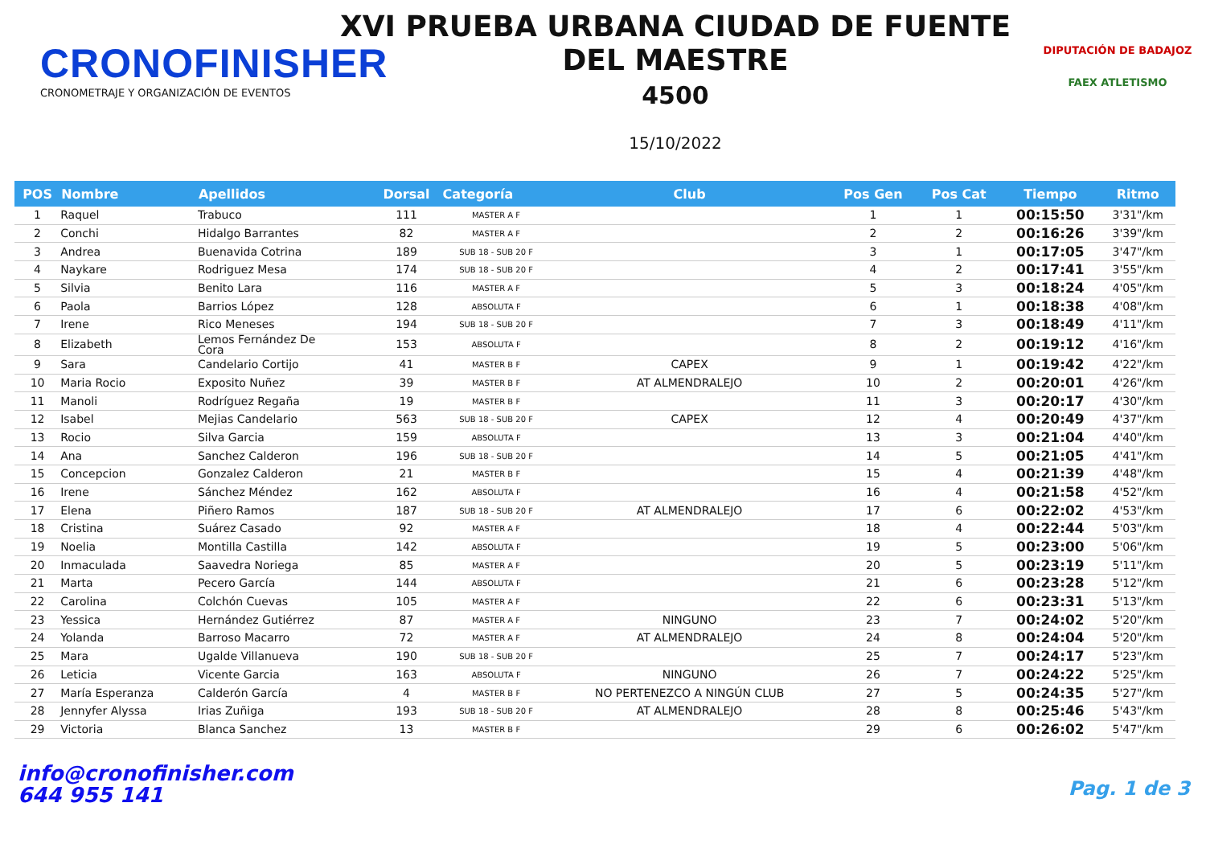CRONOFINISHER
CRONOMETRAJE Y ORGANIZACIÓN DE EVENTOS
XVI PRUEBA URBANA CIUDAD DE FUENTE
DEL MAESTRE
4500
15/10/2022
DIPUTACIÓN DE BADAJOZ
FAEX ATLETISMO
| POS | Nombre | Apellidos | Dorsal | Categoría | Club | Pos Gen | Pos Cat | Tiempo | Ritmo |
| --- | --- | --- | --- | --- | --- | --- | --- | --- | --- |
| 1 | Raquel | Trabuco | 111 | MASTER A F | | 1 | 1 | 00:15:50 | 3'31"/km |
| 2 | Conchi | Hidalgo Barrantes | 82 | MASTER A F | | 2 | 2 | 00:16:26 | 3'39"/km |
| 3 | Andrea | Buenavida Cotrina | 189 | SUB 18 - SUB 20 F | | 3 | 1 | 00:17:05 | 3'47"/km |
| 4 | Naykare | Rodriguez Mesa | 174 | SUB 18 - SUB 20 F | | 4 | 2 | 00:17:41 | 3'55"/km |
| 5 | Silvia | Benito Lara | 116 | MASTER A F | | 5 | 3 | 00:18:24 | 4'05"/km |
| 6 | Paola | Barrios López | 128 | ABSOLUTA F | | 6 | 1 | 00:18:38 | 4'08"/km |
| 7 | Irene | Rico Meneses | 194 | SUB 18 - SUB 20 F | | 7 | 3 | 00:18:49 | 4'11"/km |
| 8 | Elizabeth | Lemos Fernández De Cora | 153 | ABSOLUTA F | | 8 | 2 | 00:19:12 | 4'16"/km |
| 9 | Sara | Candelario Cortijo | 41 | MASTER B F | CAPEX | 9 | 1 | 00:19:42 | 4'22"/km |
| 10 | Maria Rocio | Exposito Nuñez | 39 | MASTER B F | AT ALMENDRALEJO | 10 | 2 | 00:20:01 | 4'26"/km |
| 11 | Manoli | Rodríguez Regaña | 19 | MASTER B F | | 11 | 3 | 00:20:17 | 4'30"/km |
| 12 | Isabel | Mejias Candelario | 563 | SUB 18 - SUB 20 F | CAPEX | 12 | 4 | 00:20:49 | 4'37"/km |
| 13 | Rocio | Silva Garcia | 159 | ABSOLUTA F | | 13 | 3 | 00:21:04 | 4'40"/km |
| 14 | Ana | Sanchez Calderon | 196 | SUB 18 - SUB 20 F | | 14 | 5 | 00:21:05 | 4'41"/km |
| 15 | Concepcion | Gonzalez Calderon | 21 | MASTER B F | | 15 | 4 | 00:21:39 | 4'48"/km |
| 16 | Irene | Sánchez Méndez | 162 | ABSOLUTA F | | 16 | 4 | 00:21:58 | 4'52"/km |
| 17 | Elena | Piñero Ramos | 187 | SUB 18 - SUB 20 F | AT ALMENDRALEJO | 17 | 6 | 00:22:02 | 4'53"/km |
| 18 | Cristina | Suárez Casado | 92 | MASTER A F | | 18 | 4 | 00:22:44 | 5'03"/km |
| 19 | Noelia | Montilla Castilla | 142 | ABSOLUTA F | | 19 | 5 | 00:23:00 | 5'06"/km |
| 20 | Inmaculada | Saavedra Noriega | 85 | MASTER A F | | 20 | 5 | 00:23:19 | 5'11"/km |
| 21 | Marta | Pecero García | 144 | ABSOLUTA F | | 21 | 6 | 00:23:28 | 5'12"/km |
| 22 | Carolina | Colchón Cuevas | 105 | MASTER A F | | 22 | 6 | 00:23:31 | 5'13"/km |
| 23 | Yessica | Hernández Gutiérrez | 87 | MASTER A F | NINGUNO | 23 | 7 | 00:24:02 | 5'20"/km |
| 24 | Yolanda | Barroso Macarro | 72 | MASTER A F | AT ALMENDRALEJO | 24 | 8 | 00:24:04 | 5'20"/km |
| 25 | Mara | Ugalde Villanueva | 190 | SUB 18 - SUB 20 F | | 25 | 7 | 00:24:17 | 5'23"/km |
| 26 | Leticia | Vicente Garcia | 163 | ABSOLUTA F | NINGUNO | 26 | 7 | 00:24:22 | 5'25"/km |
| 27 | María Esperanza | Calderón García | 4 | MASTER B F | NO PERTENEZCO A NINGÚN CLUB | 27 | 5 | 00:24:35 | 5'27"/km |
| 28 | Jennyfer Alyssa | Irias Zuñiga | 193 | SUB 18 - SUB 20 F | AT ALMENDRALEJO | 28 | 8 | 00:25:46 | 5'43"/km |
| 29 | Victoria | Blanca Sanchez | 13 | MASTER B F | | 29 | 6 | 00:26:02 | 5'47"/km |
info@cronofinisher.com
644 955 141
Pag. 1 de 3